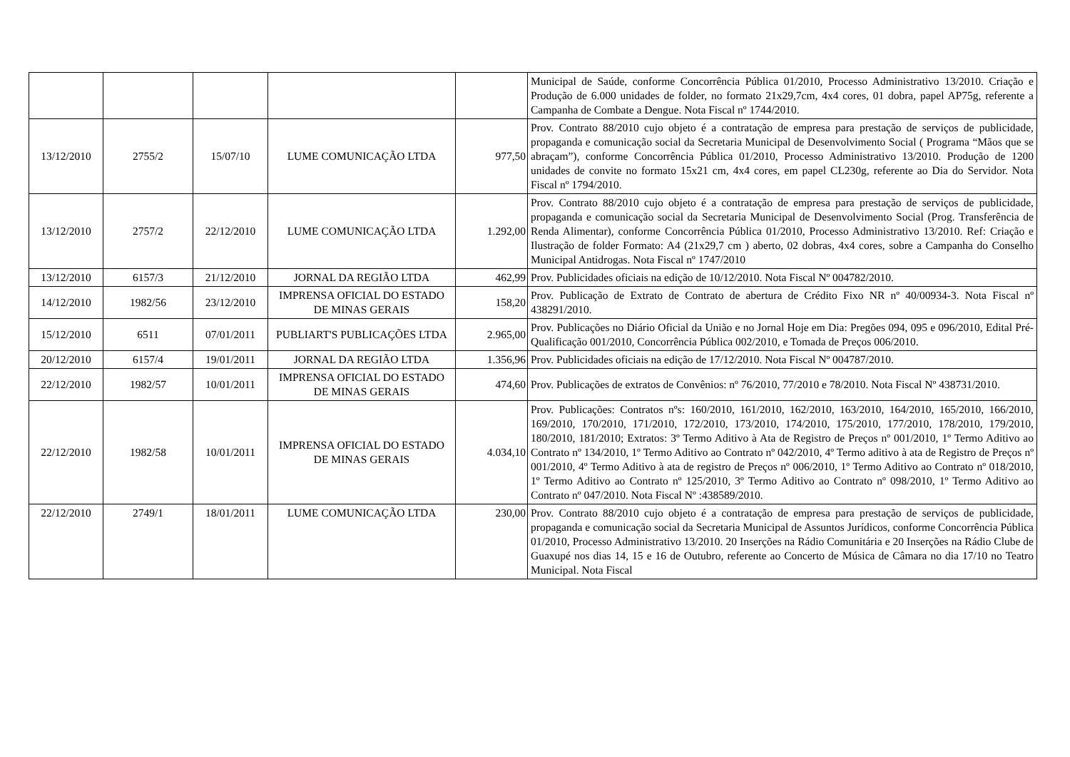| | | | | | Municipal de Saúde, conforme Concorrência Pública 01/2010, Processo Administrativo 13/2010. Criação e Produção de 6.000 unidades de folder, no formato 21x29,7cm, 4x4 cores, 01 dobra, papel AP75g, referente a Campanha de Combate a Dengue. Nota Fiscal nº 1744/2010. |
| 13/12/2010 | 2755/2 | 15/07/10 | LUME COMUNICAÇÃO LTDA | 977,50 | Prov. Contrato 88/2010 cujo objeto é a contratação de empresa para prestação de serviços de publicidade, propaganda e comunicação social da Secretaria Municipal de Desenvolvimento Social ( Programa “Mãos que se abraçam”), conforme Concorrência Pública 01/2010, Processo Administrativo 13/2010. Produção de 1200 unidades de convite no formato 15x21 cm, 4x4 cores, em papel CL230g, referente ao Dia do Servidor. Nota Fiscal nº 1794/2010. |
| 13/12/2010 | 2757/2 | 22/12/2010 | LUME COMUNICAÇÃO LTDA | 1.292,00 | Prov. Contrato 88/2010 cujo objeto é a contratação de empresa para prestação de serviços de publicidade, propaganda e comunicação social da Secretaria Municipal de Desenvolvimento Social (Prog. Transferência de Renda Alimentar), conforme Concorrência Pública 01/2010, Processo Administrativo 13/2010. Ref: Criação e Ilustração de folder Formato: A4 (21x29,7 cm ) aberto, 02 dobras, 4x4 cores, sobre a Campanha do Conselho Municipal Antidrogas. Nota Fiscal nº 1747/2010 |
| 13/12/2010 | 6157/3 | 21/12/2010 | JORNAL DA REGIÃO LTDA | 462,99 | Prov. Publicidades oficiais na edição de 10/12/2010. Nota Fiscal Nº 004782/2010. |
| 14/12/2010 | 1982/56 | 23/12/2010 | IMPRENSA OFICIAL DO ESTADO DE MINAS GERAIS | 158,20 | Prov. Publicação de Extrato de Contrato de abertura de Crédito Fixo NR nº 40/00934-3. Nota Fiscal nº 438291/2010. |
| 15/12/2010 | 6511 | 07/01/2011 | PUBLIART'S PUBLICAÇÕES LTDA | 2.965,00 | Prov. Publicações no Diário Oficial da União e no Jornal Hoje em Dia: Pregões 094, 095 e 096/2010, Edital Pré-Qualificação 001/2010, Concorrência Pública 002/2010, e Tomada de Preços 006/2010. |
| 20/12/2010 | 6157/4 | 19/01/2011 | JORNAL DA REGIÃO LTDA | 1.356,96 | Prov. Publicidades oficiais na edição de 17/12/2010. Nota Fiscal Nº 004787/2010. |
| 22/12/2010 | 1982/57 | 10/01/2011 | IMPRENSA OFICIAL DO ESTADO DE MINAS GERAIS | 474,60 | Prov. Publicações de extratos de Convênios: nº 76/2010, 77/2010 e 78/2010. Nota Fiscal Nº 438731/2010. |
| 22/12/2010 | 1982/58 | 10/01/2011 | IMPRENSA OFICIAL DO ESTADO DE MINAS GERAIS | 4.034,10 | Prov. Publicações: Contratos nºs: 160/2010, 161/2010, 162/2010, 163/2010, 164/2010, 165/2010, 166/2010, 169/2010, 170/2010, 171/2010, 172/2010, 173/2010, 174/2010, 175/2010, 177/2010, 178/2010, 179/2010, 180/2010, 181/2010; Extratos: 3º Termo Aditivo à Ata de Registro de Preços nº 001/2010, 1º Termo Aditivo ao Contrato nº 134/2010, 1º Termo Aditivo ao Contrato nº 042/2010, 4º Termo aditivo à ata de Registro de Preços nº 001/2010, 4º Termo Aditivo à ata de registro de Preços nº 006/2010, 1º Termo Aditivo ao Contrato nº 018/2010, 1º Termo Aditivo ao Contrato nº 125/2010, 3º Termo Aditivo ao Contrato nº 098/2010, 1º Termo Aditivo ao Contrato nº 047/2010. Nota Fiscal Nº :438589/2010. |
| 22/12/2010 | 2749/1 | 18/01/2011 | LUME COMUNICAÇÃO LTDA | 230,00 | Prov. Contrato 88/2010 cujo objeto é a contratação de empresa para prestação de serviços de publicidade, propaganda e comunicação social da Secretaria Municipal de Assuntos Jurídicos, conforme Concorrência Pública 01/2010, Processo Administrativo 13/2010. 20 Inserções na Rádio Comunitária e 20 Inserções na Rádio Clube de Guaxupé nos dias 14, 15 e 16 de Outubro, referente ao Concerto de Música de Câmara no dia 17/10 no Teatro Municipal. Nota Fiscal |